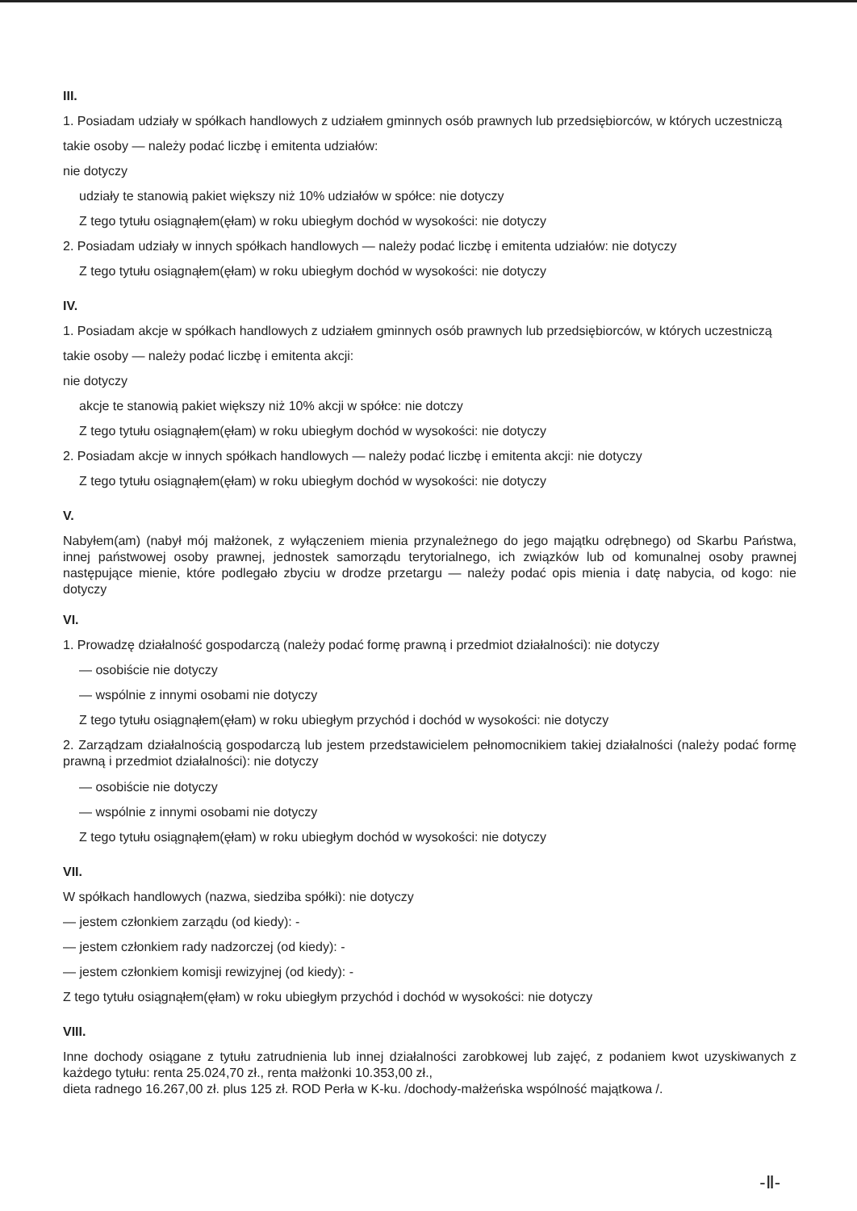III.
1. Posiadam udziały w spółkach handlowych z udziałem gminnych osób prawnych lub przedsiębiorców, w których uczestniczą takie osoby — należy podać liczbę i emitenta udziałów:
nie dotyczy
udziały te stanowią pakiet większy niż 10% udziałów w spółce: nie dotyczy
Z tego tytułu osiągnąłem(ęłam) w roku ubiegłym dochód w wysokości: nie dotyczy
2. Posiadam udziały w innych spółkach handlowych — należy podać liczbę i emitenta udziałów: nie dotyczy
Z tego tytułu osiągnąłem(ęłam) w roku ubiegłym dochód w wysokości: nie dotyczy
IV.
1. Posiadam akcje w spółkach handlowych z udziałem gminnych osób prawnych lub przedsiębiorców, w których uczestniczą takie osoby — należy podać liczbę i emitenta akcji:
nie dotyczy
akcje te stanowią pakiet większy niż 10% akcji w spółce: nie dotczy
Z tego tytułu osiągnąłem(ęłam) w roku ubiegłym dochód w wysokości: nie dotyczy
2. Posiadam akcje w innych spółkach handlowych — należy podać liczbę i emitenta akcji: nie dotyczy
Z tego tytułu osiągnąłem(ęłam) w roku ubiegłym dochód w wysokości: nie dotyczy
V.
Nabyłem(am) (nabył mój małżonek, z wyłączeniem mienia przynależnego do jego majątku odrębnego) od Skarbu Państwa, innej państwowej osoby prawnej, jednostek samorządu terytorialnego, ich związków lub od komunalnej osoby prawnej następujące mienie, które podlegało zbyciu w drodze przetargu — należy podać opis mienia i datę nabycia, od kogo: nie dotyczy
VI.
1. Prowadzę działalność gospodarczą (należy podać formę prawną i przedmiot działalności): nie dotyczy
— osobiście nie dotyczy
— wspólnie z innymi osobami nie dotyczy
Z tego tytułu osiągnąłem(ęłam) w roku ubiegłym przychód i dochód w wysokości: nie dotyczy
2. Zarządzam działalnością gospodarczą lub jestem przedstawicielem pełnomocnikiem takiej działalności (należy podać formę prawną i przedmiot działalności): nie dotyczy
— osobiście nie dotyczy
— wspólnie z innymi osobami nie dotyczy
Z tego tytułu osiągnąłem(ęłam) w roku ubiegłym dochód w wysokości: nie dotyczy
VII.
W spółkach handlowych (nazwa, siedziba spółki): nie dotyczy
— jestem członkiem zarządu (od kiedy): -
— jestem członkiem rady nadzorczej (od kiedy): -
— jestem członkiem komisji rewizyjnej (od kiedy): -
Z tego tytułu osiągnąłem(ęłam) w roku ubiegłym przychód i dochód w wysokości: nie dotyczy
VIII.
Inne dochody osiągane z tytułu zatrudnienia lub innej działalności zarobkowej lub zajęć, z podaniem kwot uzyskiwanych z każdego tytułu: renta 25.024,70 zł., renta małżonki 10.353,00 zł.,
dieta radnego 16.267,00 zł. plus 125 zł. ROD Perła w K-ku. /dochody-małżeńska wspólność majątkowa /.
-Ⅱ-